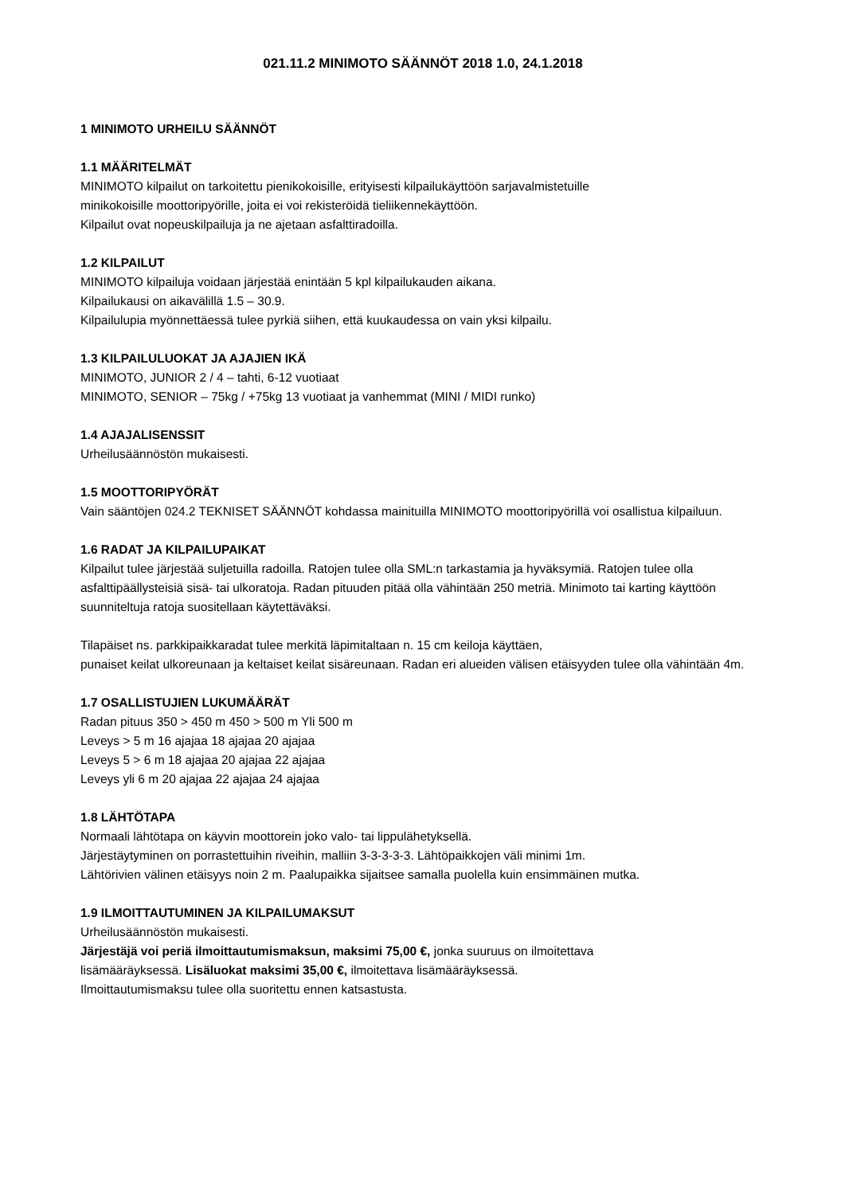021.11.2 MINIMOTO SÄÄNNÖT 2018 1.0, 24.1.2018
1 MINIMOTO URHEILU SÄÄNNÖT
1.1 MÄÄRITELMÄT
MINIMOTO kilpailut on tarkoitettu pienikokoisille, erityisesti kilpailukäyttöön sarjavalmistetuille
minikokoisille moottoripyörille, joita ei voi rekisteröidä tieliikennekäyttöön.
Kilpailut ovat nopeuskilpailuja ja ne ajetaan asfalttiradoilla.
1.2 KILPAILUT
MINIMOTO kilpailuja voidaan järjestää enintään 5 kpl kilpailukauden aikana.
Kilpailukausi on aikavälillä 1.5 – 30.9.
Kilpailulupia myönnettäessä tulee pyrkiä siihen, että kuukaudessa on vain yksi kilpailu.
1.3 KILPAILULUOKAT JA AJAJIEN IKÄ
MINIMOTO, JUNIOR 2 / 4 – tahti, 6-12 vuotiaat
MINIMOTO, SENIOR – 75kg / +75kg 13 vuotiaat ja vanhemmat (MINI / MIDI runko)
1.4 AJAJALISENSSIT
Urheilusäännöstön mukaisesti.
1.5 MOOTTORIPYÖRÄT
Vain sääntöjen 024.2 TEKNISET SÄÄNNÖT kohdassa mainituilla MINIMOTO moottoripyörillä voi osallistua kilpailuun.
1.6 RADAT JA KILPAILUPAIKAT
Kilpailut tulee järjestää suljetuilla radoilla. Ratojen tulee olla SML:n tarkastamia ja hyväksymiä. Ratojen tulee olla asfalttipäällysteisiä sisä- tai ulkoratoja. Radan pituuden pitää olla vähintään 250 metriä. Minimoto tai karting käyttöön suunniteltuja ratoja suositellaan käytettäväksi.
Tilapäiset ns. parkkipaikkaradat tulee merkitä läpimitaltaan n. 15 cm keiloja käyttäen,
punaiset keilat ulkoreunaan ja keltaiset keilat sisäreunaan. Radan eri alueiden välisen etäisyyden tulee olla vähintään 4m.
1.7 OSALLISTUJIEN LUKUMÄÄRÄT
Radan pituus 350 > 450 m 450 > 500 m Yli 500 m
Leveys > 5 m 16 ajajaa 18 ajajaa 20 ajajaa
Leveys 5 > 6 m 18 ajajaa 20 ajajaa 22 ajajaa
Leveys yli 6 m 20 ajajaa 22 ajajaa 24 ajajaa
1.8 LÄHTÖTAPA
Normaali lähtötapa on käyvin moottorein joko valo- tai lippulähetyksellä.
Järjestäytyminen on porrastettuihin riveihin, malliin 3-3-3-3-3. Lähtöpaikkojen väli minimi 1m.
Lähtörivien välinen etäisyys noin 2 m. Paalupaikka sijaitsee samalla puolella kuin ensimmäinen mutka.
1.9 ILMOITTAUTUMINEN JA KILPAILUMAKSUT
Urheilusäännöstön mukaisesti.
Järjestäjä voi periä ilmoittautumismaksun, maksimi 75,00 €, jonka suuruus on ilmoitettava
lisämääräyksessä. Lisäluokat maksimi 35,00 €, ilmoitettava lisämääräyksessä.
Ilmoittautumismaksu tulee olla suoritettu ennen katsastusta.